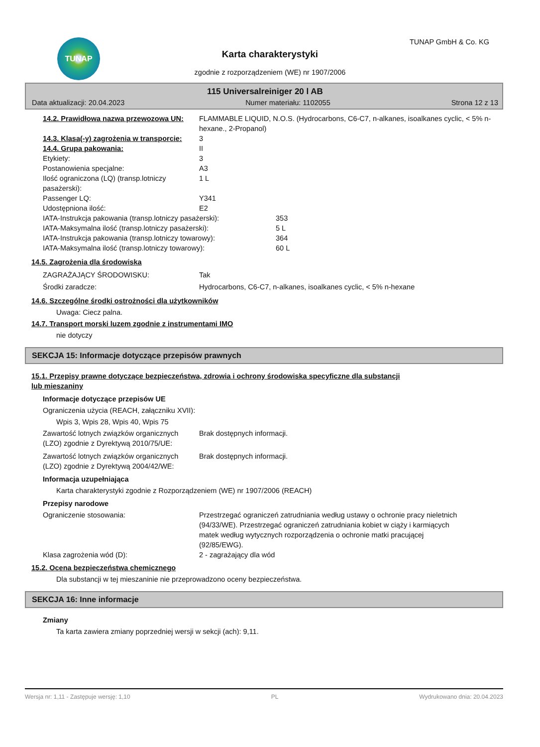TUNAP TUNAP GmbH & Co. KG
Karta charakterystyki
zgodnie z rozporządzeniem (WE) nr 1907/2006
115 Universalreiniger 20 l AB
Data aktualizacji: 20.04.2023 Numer materiału: 1102055 Strona 12 z 13
| 14.2. Prawidłowa nazwa przewozowa UN: | FLAMMABLE LIQUID, N.O.S. (Hydrocarbons, C6-C7, n-alkanes, isoalkanes cyclic, < 5% n-hexane., 2-Propanol) |
| 14.3. Klasa(-y) zagrożenia w transporcie: | 3 |
| 14.4. Grupa pakowania: | II |
| Etykiety: | 3 |
| Postanowienia specjalne: | A3 |
| Ilość ograniczona (LQ) (transp.lotniczy pasażerski): | 1 L |
| Passenger LQ: | Y341 |
| Udostępniona ilość: | E2 |
| IATA-Instrukcja pakowania (transp.lotniczy pasażerski): | 353 |
| IATA-Maksymalna ilość (transp.lotniczy pasażerski): | 5 L |
| IATA-Instrukcja pakowania (transp.lotniczy towarowy): | 364 |
| IATA-Maksymalna ilość (transp.lotniczy towarowy): | 60 L |
14.5. Zagrożenia dla środowiska
| ZAGRAŻAJĄCY ŚRODOWISKU: | Tak |
| Środki zaradcze: | Hydrocarbons, C6-C7, n-alkanes, isoalkanes cyclic, < 5% n-hexane |
14.6. Szczególne środki ostrożności dla użytkowników
Uwaga: Ciecz palna.
14.7. Transport morski luzem zgodnie z instrumentami IMO
nie dotyczy
SEKCJA 15: Informacje dotyczące przepisów prawnych
15.1. Przepisy prawne dotyczące bezpieczeństwa, zdrowia i ochrony środowiska specyficzne dla substancji
lub mieszaniny
Informacje dotyczące przepisów UE
Ograniczenia użycia (REACH, załączniku XVII):
Wpis 3, Wpis 28, Wpis 40, Wpis 75
| Zawartość lotnych związków organicznych (LZO) zgodnie z Dyrektywą 2010/75/UE: | Brak dostępnych informacji. |
| Zawartość lotnych związków organicznych (LZO) zgodnie z Dyrektywą 2004/42/WE: | Brak dostępnych informacji. |
Informacja uzupełniająca
Karta charakterystyki zgodnie z Rozporządzeniem (WE) nr 1907/2006 (REACH)
Przepisy narodowe
| Ograniczenie stosowania: | Przestrzegać ograniczeń zatrudniania według ustawy o ochronie pracy nieletnich (94/33/WE). Przestrzegać ograniczeń zatrudniania kobiet w ciąży i karmiących matek według wytycznych rozporządzenia o ochronie matki pracującej (92/85/EWG). |
| Klasa zagrożenia wód (D): | 2 - zagrażający dla wód |
15.2. Ocena bezpieczeństwa chemicznego
Dla substancji w tej mieszaninie nie przeprowadzono oceny bezpieczeństwa.
SEKCJA 16: Inne informacje
Zmiany
Ta karta zawiera zmiany poprzedniej wersji w sekcji (ach): 9,11.
Wersja nr: 1,11 - Zastępuje wersję: 1,10 PL Wydrukowano dnia: 20.04.2023